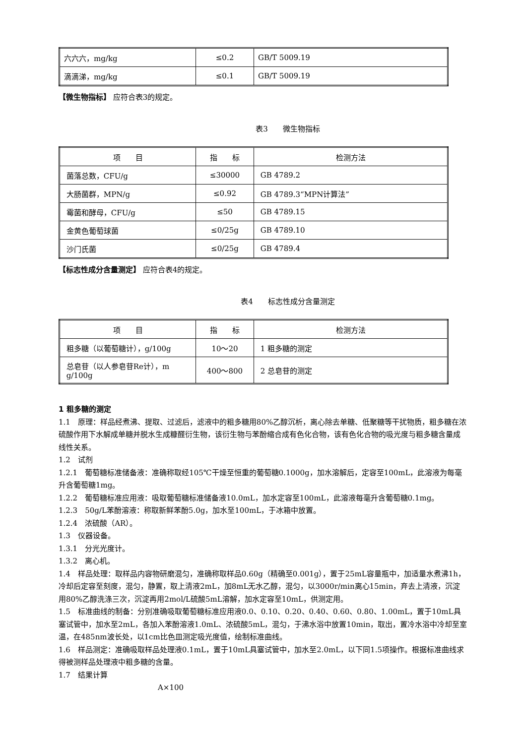| 六六六，mg/kg | ≤0.2 | GB/T 5009.19 |
| 滴滴涕，mg/kg | ≤0.1 | GB/T 5009.19 |
【微生物指标】 应符合表3的规定。
表3　　微生物指标
| 项 目 | 指 标 | 检测方法 |
| 菌落总数，CFU/g | ≤30000 | GB 4789.2 |
| 大肠菌群，MPN/g | ≤0.92 | GB 4789.3“MPN计算法” |
| 霉菌和酵母，CFU/g | ≤50 | GB 4789.15 |
| 金黄色葡萄球菌 | ≤0/25g | GB 4789.10 |
| 沙门氏菌 | ≤0/25g | GB 4789.4 |
【标志性成分含量测定】 应符合表4的规定。
表4　　标志性成分含量测定
| 项 目 | 指 标 | 检测方法 |
| 粗多糖（以葡萄糖计），g/100g | 10～20 | 1 粗多糖的测定 |
| 总皂苷（以人参皂苷Re计），m g/100g | 400～800 | 2 总皂苷的测定 |
1 粗多糖的测定
1.1　原理：样品经煮沸、提取、过滤后，滤液中的粗多糖用80%乙醇沉析，离心除去单糖、低聚糖等干扰物质，粗多糖在浓硫酸作用下水解成单糖并脱水生成糠醛衍生物，该衍生物与苯酚缩合成有色化合物，该有色化合物的吸光度与粗多糖含量成线性关系。
1.2　试剂
1.2.1　葡萄糖标准储备液：准确称取经105℃干燥至恒重的葡萄糖0.1000g，加水溶解后，定容至100mL，此溶液为每毫升含葡萄糖1mg。
1.2.2　葡萄糖标准应用液：吸取葡萄糖标准储备液10.0mL，加水定容至100mL，此溶液每毫升含葡萄糖0.1mg。
1.2.3　50g/L苯酚溶液：称取新鲜苯酚5.0g，加水至100mL，于冰箱中放置。
1.2.4　浓硫酸（AR）。
1.3　仪器设备。
1.3.1　分光光度计。
1.3.2　离心机。
1.4　样品处理：取样品内容物研磨混匀，准确称取样品0.60g（精确至0.001g），置于25mL容量瓶中，加适量水煮沸1h，冷却后定容至刻度，混匀，静置，取上清液2mL，加8mL无水乙醇，混匀，以3000r/min离心15min，弃去上清液，沉淀用80%乙醇洗涤三次，沉淀再用2mol/L硫酸5mL溶解，加水定容至10mL，供测定用。
1.5　标准曲线的制备：分别准确吸取葡萄糖标准应用液0.0、0.10、0.20、0.40、0.60、0.80、1.00mL，置于10mL具塞试管中，加水至2mL，各加入苯酚溶液1.0mL、浓硫酸5mL，混匀，于沸水浴中放置10min，取出，置冷水浴中冷却至室温，在485nm波长处，以1cm比色皿测定吸光度值，绘制标准曲线。
1.6　样品测定：准确吸取样品处理液0.1mL，置于10mL具塞试管中，加水至2.0mL，以下同1.5项操作。根据标准曲线求得被测样品处理液中粗多糖的含量。
1.7　结果计算
A×100